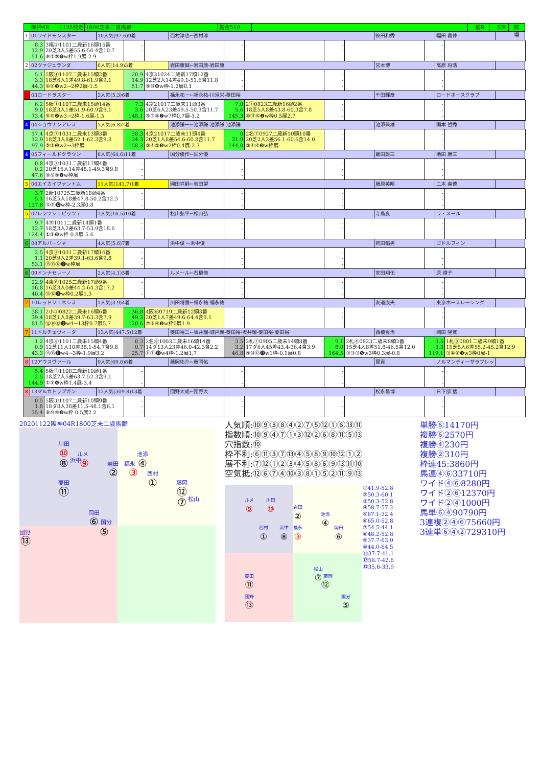阪神4R 1135発走 1800芝未二歳馬齢 賞金510 前R 次R 同場
1 01ワイドモンスター 10人気(97.6)9着 西村淳也←西村淳 笹田和秀 幅田 昌伸
| 8.3 12.9 51.6 | 3福②1101二歳新16頭15番 20芝3人5差55.6-56.4含10.7 ⑥⑤⑤❹w枠1.9展-2.9 | - - - | | - - - | | - - - | | - - - | |
2 02ヴァジュランダ 6人気(14.9)3着 岩田康誠←岩田康-岩田康 宮本博 高原 将浩
| 5.1 3.3 44.3 | 5阪①1107二歳未15頭2番 18芝6人1差49.8-61.9含9.1 ⑥⑥❸w2→2枠2展-1.5 | 20.9 14.9 51.7 | 4京31024二歳新17頭12番 12芝2人14差49.1-51.6含11.8 ⑨⑩❽w枠-1.2展0.1 | - - - | | - - - | | - - - | |
3 03ロードラスター 3人気(5.3)6着 福永祐一←福永祐-川須栄-菱田裕 千田輝彦 ロードホースクラブ
| 6.2 9.0 73.4 | 5阪①1107二歳未15頭14番 18芝3人1差51.9-60.9含9.1 ⑥⑥❷w3→2枠-1.6展-1.5 | 7.3 3.6 148.1 | 4京21017二歳未11頭3番 20芝6人23差49.5-50.3含11.7 ⑤⑤④❼w7枠0.7展-1.2 | 7.0 5.6 145.3 | 2ⓛ0823二歳新16頭2番 18芝5人8差43.8-60.3含7.8 ⑩⑪⑥❷w枠0.5展2.7 | - - - | | - - - | |
4 04ショウナンアレス 5人気(6.8)2着 池添謙一←池添謙-池添謙-池添謙 池添兼雄 国本 哲秀
| 17.4 12.9 97.9 | 4京⑦1031二歳未13頭3番 18芝3人8差52.1-62.3含9.8 ⑤③❷w2→3枠展 | 38.3 34.3 158.3 | 4京21017二歳未11頭4番 20芝1人8差54.6-60.8含11.7 ③④②❸w2枠0.4展-2.3 | 0 21.9 144.0 | 2名⑦0927二歳新10頭10番 20芝2人3差56.1-60.6含14.0 ③④④❸w枠展 | - - - | | - - - | |
4 05フィールドクラウン 8人気(64.6)11着 国分優作←国分優 飯田雄三 地田 勝三
| 0.8 0.2 47.6 | 4京⑦1031二歳新17頭4番 20芝16人14差48.1-49.3含9.8 ⑧⑨⑨❼w枠展 | - - - | | - - - | | - - - | | - - - | |
5 06エイカイファントム 11人気(141.7)1着 岡田祥嗣←岩田望 藤原英昭 二木 英徳
| 3.7 5.1 127.8 | 2新10725二歳新18頭4番 16芝5人18差47.8-50.2含12.3 ⑫⑪⓬w枠-2.3展0.8 | - - - | | - - - | | - - - | | - - - | |
5 07レンツシュピッツェ 7人気(16.5)10着 松山弘平←松山弘 寺島良 ラ・メール
| 9.7 12.7 124.4 | 4㊍1011二歳新14頭1番 18芝3人2差63.7-53.9含18.6 ①①❺w枠-0.8展-5.6 | - - - | | - - - | | - - - | | - - - | |
6 08アルバーシャ 4人気(5.6)7着 浜中俊 ←浜中俊 岡田稲男 ゴドルフィン
| 2.5 1.1 53.1 | 4京⑦1031二歳新17頭16番 20芝9人2差39.1-63.6含9.8 ⑬⑬⑫❷w枠展 | - - - | | - - - | | - - - | | - - - | |
6 09ドンナセレーノ 2人気(4.1)5着 ルメール←石橋脩 安田翔伍 原 禮子
| 22.9 16.8 40.4 | 4東⑥1025二歳新17頭9番 16芝3人0差44.2-64.3含17.2 ⑬⑫❸w枠0.2展1.3 | - - - | | - - - | | - - - | | - - - | |
7 10レッドジェネシス 1人気(3.9)4着 川田将雅←福永祐-福永祐 友道康夫 東京ホースレーシング
| 38.1 39.4 81.5 | 2小③0822二歳未16頭6番 18芝1人8差39.7-63.3含7.9 ⑫⑭⑬❸w4→13枠0.7展5.7 | 36.8 49.3 120.6 | 4阪⑥0719二歳新12頭3番 20芝1人7差49.6-64.4含9.1 ⑦⑨④❸w枠0展1.9 | - - - | | - - - | | - - - | |
7 11ドルチェヴィータ 13人気(447.5)12着 菱田裕二←坂井瑠-城戸義-菱田裕-坂井瑠-菱田裕-菱田裕 西橋豊治 岡田 隆寛
| 1.2 0.9 43.3 | 4京⑧1101二歳未15頭4番 12芝11人10差38.1-54.7含9.8 ⑬⑬⓫w4→3枠-1.9展3.2 | 0.3 0.7 25.7 | 2名⑧1003二歳未16頭14番 14ダ13人23差46.0-42.3含2.2 ⑪⑪⓭w4枠-1.2展1.7 | 3.5 3.2 46.8 | 2札⑦0905二歳未14頭8番 17ダ6人45差43.4-36.4含3.9 ⑨⑩⑫⓭w1枠-0.1展0.8 | 9.1 8.0 164.5 | 2札④0823二歳未8頭2番 15芝4人8差51.8-46.5含12.0 ③③③❺w3枠0.3展-0.8 | 3.5 3.3 119.1 | 1札③0801二歳未9頭1番 15芝5人6差55.2-45.2含12.9 ③④④❸w3枠0展-1 |
8 12アウスヴァール 9人気(69.0)8着 藤岡佑介←藤岡佑 昆貢 ノルマンディーサラブレッド
| 5.4 2.5 144.9 | 5阪②1108二歳新10頭1番 18芝7人5差63.7-52.3含9.1 ①①❹w枠1.4展-3.4 | - - - | | - - - | | - - - | | - - - | |
8 13マルカトップガン 12人気(309.8)13着 団野大成←団野大 松永昌博 日下部 猛
| 0.5 1.8 35.4 | 5阪①1107二歳新10頭9番 18ダ8人38差11.5-48.1含6.1 ⑧⑩⑩❾w枠-0.5展2.2 | - - - | | - - - | | - - - | | - - - | |
20201122阪神04R1800芝未二歳馬齢
川田
ルメ
浜中
岩田
福永
池添
西村
菱田
藤岡
松山
岡田
国分
団野
⑩
⑧
⑨
②
③
④
①
⑪
⑫
⑦
⑥
⑤
⑬
人気順:⑩⑨③⑧④②⑦⑤⑫①⑥⑬⑪
指数順:⑩⑨④⑦①③⑫②⑥⑧⑪⑤⑬
穴指数:⑩
枠不利:⑥⑪③⑦⑬④⑤⑧⑨⑩⑫①②
展不利:⑦⑫①②③④⑤⑧⑥⑨⑬⑪⑩
空気抵:⑫⑥⑦④⑩③⑧①⑤②⑪⑨⑬
ルメ
川田
岩田
池添
西村
浜中
福永
岡田
松山
藤岡
菱田
団野
国分
⑨
⑩
②
④
①
⑧
③
⑥
⑦
⑫
⑪
⑬
⑤
①41.9-52.8
②50.3-60.1
③50.3-52.8
④58.7-57.2
⑤67.1-32.4
⑥65.0-52.8
⑦54.5-44.1
⑧48.2-52.8
⑨37.7-63.0
⑩44.0-64.5
⑪37.7-41.1
⑫58.7-42.6
⑬35.6-33.9
単勝⑥14170円
複勝⑥2570円
複勝④230円
複勝②310円
枠連45:3860円
馬連④⑥33710円
ワイド④⑥8280円
ワイド②⑥12370円
ワイド②④1000円
馬単⑥④90790円
3連複②④⑥75660円
3連単⑥④②729310円